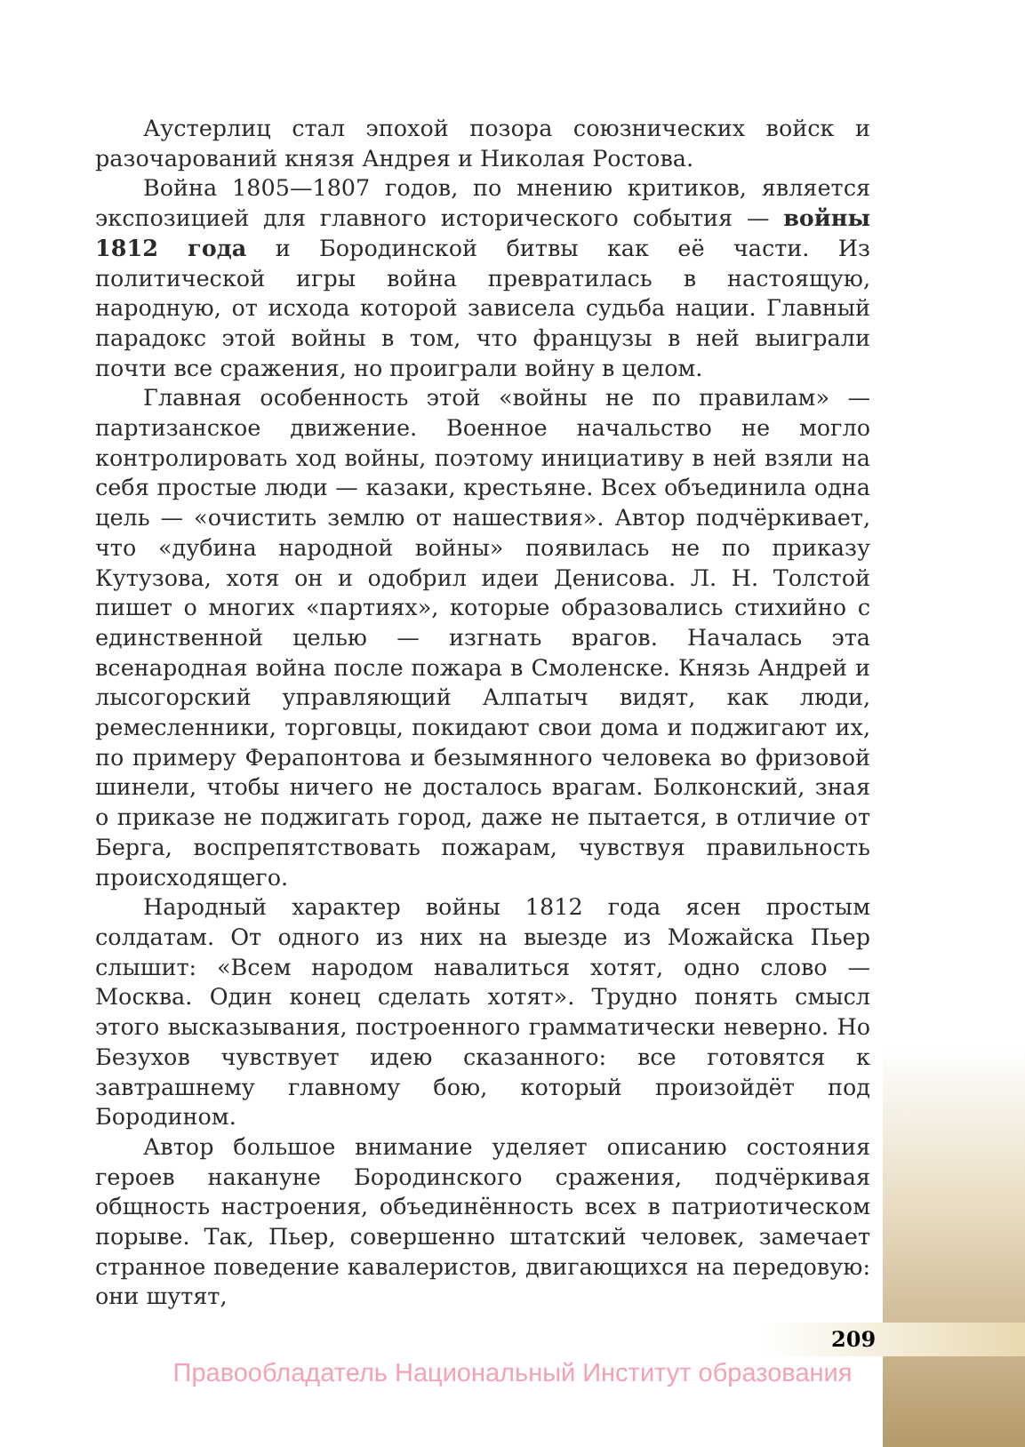Аустерлиц стал эпохой позора союзнических войск и разочарований князя Андрея и Николая Ростова.
Война 1805—1807 годов, по мнению критиков, является экспозицией для главного исторического события — войны 1812 года и Бородинской битвы как её части. Из политической игры война превратилась в настоящую, народную, от исхода которой зависела судьба нации. Главный парадокс этой войны в том, что французы в ней выиграли почти все сражения, но проиграли войну в целом.
Главная особенность этой «войны не по правилам» — партизанское движение. Военное начальство не могло контролировать ход войны, поэтому инициативу в ней взяли на себя простые люди — казаки, крестьяне. Всех объединила одна цель — «очистить землю от нашествия». Автор подчёркивает, что «дубина народной войны» появилась не по приказу Кутузова, хотя он и одобрил идеи Денисова. Л. Н. Толстой пишет о многих «партиях», которые образовались стихийно с единственной целью — изгнать врагов. Началась эта всенародная война после пожара в Смоленске. Князь Андрей и лысогорский управляющий Алпатыч видят, как люди, ремесленники, торговцы, покидают свои дома и поджигают их, по примеру Ферапонтова и безымянного человека во фризовой шинели, чтобы ничего не досталось врагам. Болконский, зная о приказе не поджигать город, даже не пытается, в отличие от Берга, воспрепятствовать пожарам, чувствуя правильность происходящего.
Народный характер войны 1812 года ясен простым солдатам. От одного из них на выезде из Можайска Пьер слышит: «Всем народом навалиться хотят, одно слово — Москва. Один конец сделать хотят». Трудно понять смысл этого высказывания, построенного грамматически неверно. Но Безухов чувствует идею сказанного: все готовятся к завтрашнему главному бою, который произойдёт под Бородином.
Автор большое внимание уделяет описанию состояния героев накануне Бородинского сражения, подчёркивая общность настроения, объединённость всех в патриотическом порыве. Так, Пьер, совершенно штатский человек, замечает странное поведение кавалеристов, двигающихся на передовую: они шутят,
209
Правообладатель Национальный Институт образования